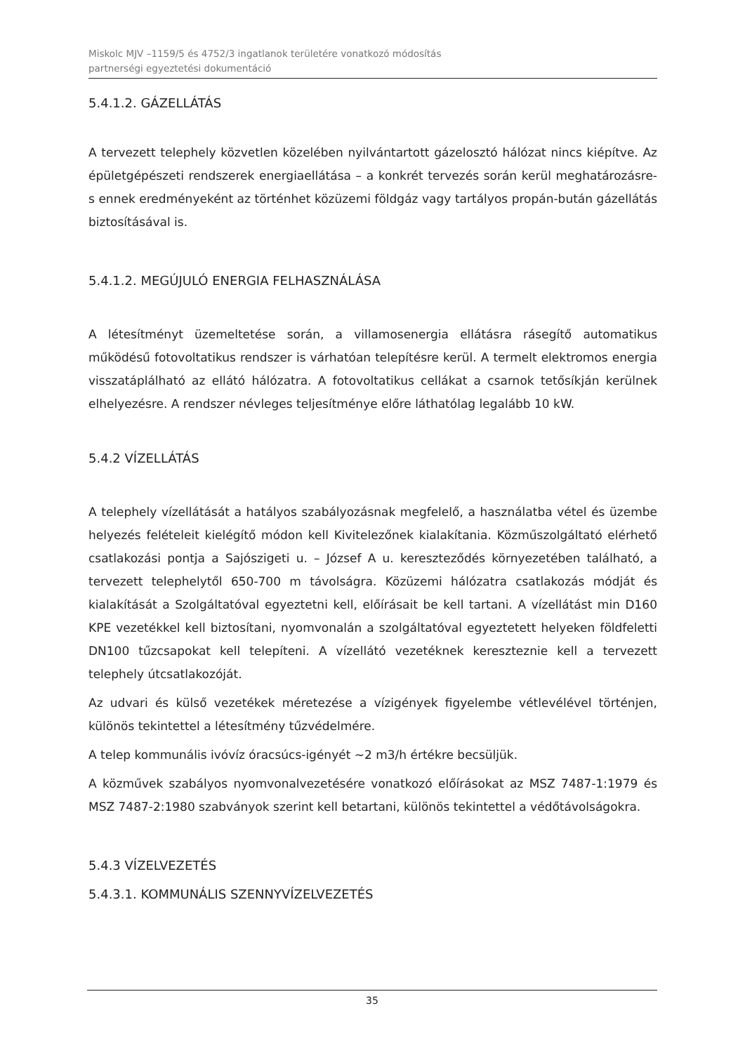Miskolc MJV –1159/5 és 4752/3 ingatlanok területére vonatkozó módosítás
partnerségi egyeztetési dokumentáció
5.4.1.2. GÁZELLÁTÁS
A tervezett telephely közvetlen közelében nyilvántartott gázelosztó hálózat nincs kiépítve. Az épületgépészeti rendszerek energiaellátása – a konkrét tervezés során kerül meghatározásre- s ennek eredményeként az történhet közüzemi földgáz vagy tartályos propán-bután gázellátás biztosításával is.
5.4.1.2. MEGÚJULÓ ENERGIA FELHASZNÁLÁSA
A létesítményt üzemeltetése során, a villamosenergia ellátásra rásegítő automatikus működésű fotovoltatikus rendszer is várhatóan telepítésre kerül. A termelt elektromos energia visszatáplálható az ellátó hálózatra. A fotovoltatikus cellákat a csarnok tetősíkján kerülnek elhelyezésre. A rendszer névleges teljesítménye előre láthatólag legalább 10 kW.
5.4.2 VÍZELLÁTÁS
A telephely vízellátását a hatályos szabályozásnak megfelelő, a használatba vétel és üzembe helyezés felételeit kielégítő módon kell Kivitelezőnek kialakítania. Közműszolgáltató elérhető csatlakozási pontja a Sajószigeti u. – József A u. kereszteződés környezetében található, a tervezett telephelytől 650-700 m távolságra. Közüzemi hálózatra csatlakozás módját és kialakítását a Szolgáltatóval egyeztetni kell, előírásait be kell tartani. A vízellátást min D160 KPE vezetékkel kell biztosítani, nyomvonalán a szolgáltatóval egyeztetett helyeken földfeletti DN100 tűzcsapokat kell telepíteni. A vízellátó vezetéknek kereszteznie kell a tervezett telephely útcsatlakozóját.
Az udvari és külső vezetékek méretezése a vízigények figyelembe vétlevélével történjen, különös tekintettel a létesítmény tűzvédelmére.
A telep kommunális ivóvíz óracsúcs-igényét ~2 m3/h értékre becsüljük.
A közművek szabályos nyomvonalvezetésére vonatkozó előírásokat az MSZ 7487-1:1979 és MSZ 7487-2:1980 szabványok szerint kell betartani, különös tekintettel a védőtávolságokra.
5.4.3 VÍZELVEZETÉS
5.4.3.1. KOMMUNÁLIS SZENNYVÍZELVEZETÉS
35